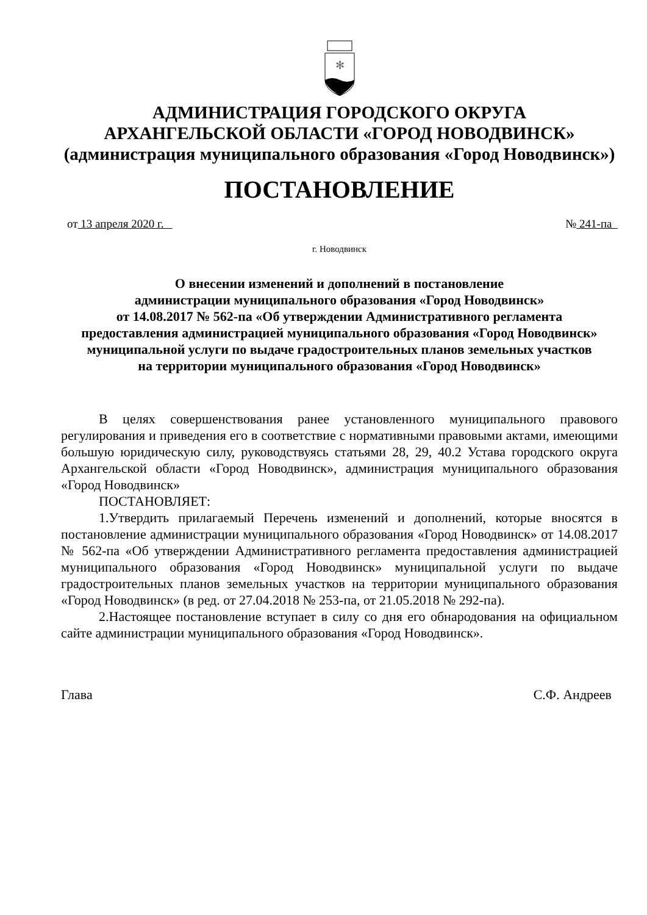✻
АДМИНИСТРАЦИЯ ГОРОДСКОГО ОКРУГА
АРХАНГЕЛЬСКОЙ ОБЛАСТИ «ГОРОД НОВОДВИНСК»
(администрация муниципального образования «Город Новодвинск»)
ПОСТАНОВЛЕНИЕ
от 13 апреля 2020 г. № 241-па
г. Новодвинск
О внесении изменений и дополнений в постановление
администрации муниципального образования «Город Новодвинск»
от 14.08.2017 № 562-па «Об утверждении Административного регламента
предоставления администрацией муниципального образования «Город Новодвинск»
муниципальной услуги по выдаче градостроительных планов земельных участков
на территории муниципального образования «Город Новодвинск»
В целях совершенствования ранее установленного муниципального правового регулирования и приведения его в соответствие с нормативными правовыми актами, имеющими большую юридическую силу, руководствуясь статьями 28, 29, 40.2 Устава городского округа Архангельской области «Город Новодвинск», администрация муниципального образования «Город Новодвинск»
ПОСТАНОВЛЯЕТ:
1.Утвердить прилагаемый Перечень изменений и дополнений, которые вносятся в постановление администрации муниципального образования «Город Новодвинск» от 14.08.2017 № 562-па «Об утверждении Административного регламента предоставления администрацией муниципального образования «Город Новодвинск» муниципальной услуги по выдаче градостроительных планов земельных участков на территории муниципального образования «Город Новодвинск» (в ред. от 27.04.2018 № 253-па, от 21.05.2018 № 292-па).
2.Настоящее постановление вступает в силу со дня его обнародования на официальном сайте администрации муниципального образования «Город Новодвинск».
Глава С.Ф. Андреев